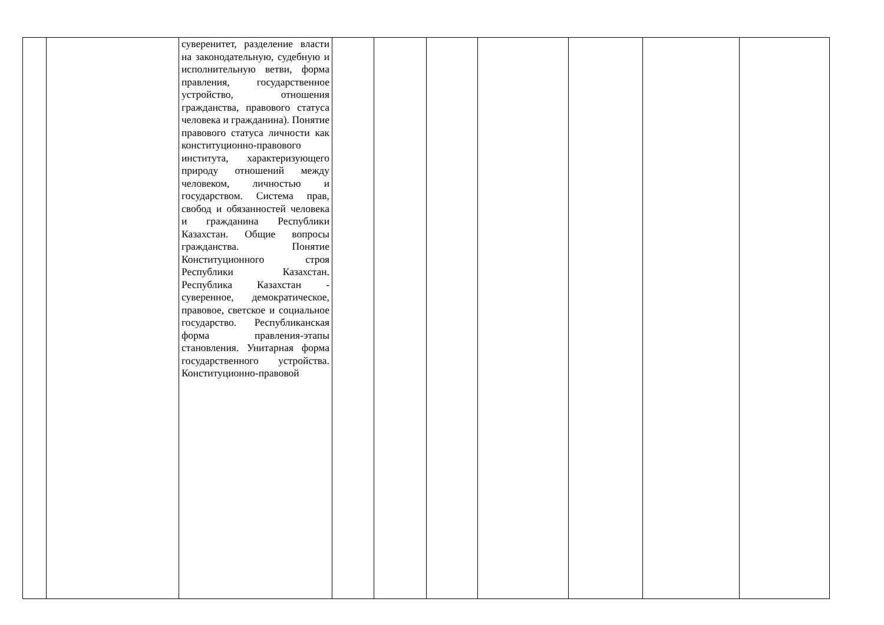| | | суверенитет, разделение власти на законодательную, судебную и исполнительную ветви, форма правления, государственное устройство, отношения гражданства, правового статуса человека и гражданина). Понятие правового статуса личности как конституционно-правового института, характеризующего природу отношений между человеком, личностью и государством. Система прав, свобод и обязанностей человека и гражданина Республики Казахстан. Общие вопросы гражданства. Понятие Конституционного строя Республики Казахстан. Республика Казахстан - суверенное, демократическое, правовое, светское и социальное государство. Республиканская форма правления-этапы становления. Унитарная форма государственного устройства. Конституционно-правовой | | | | | | | |